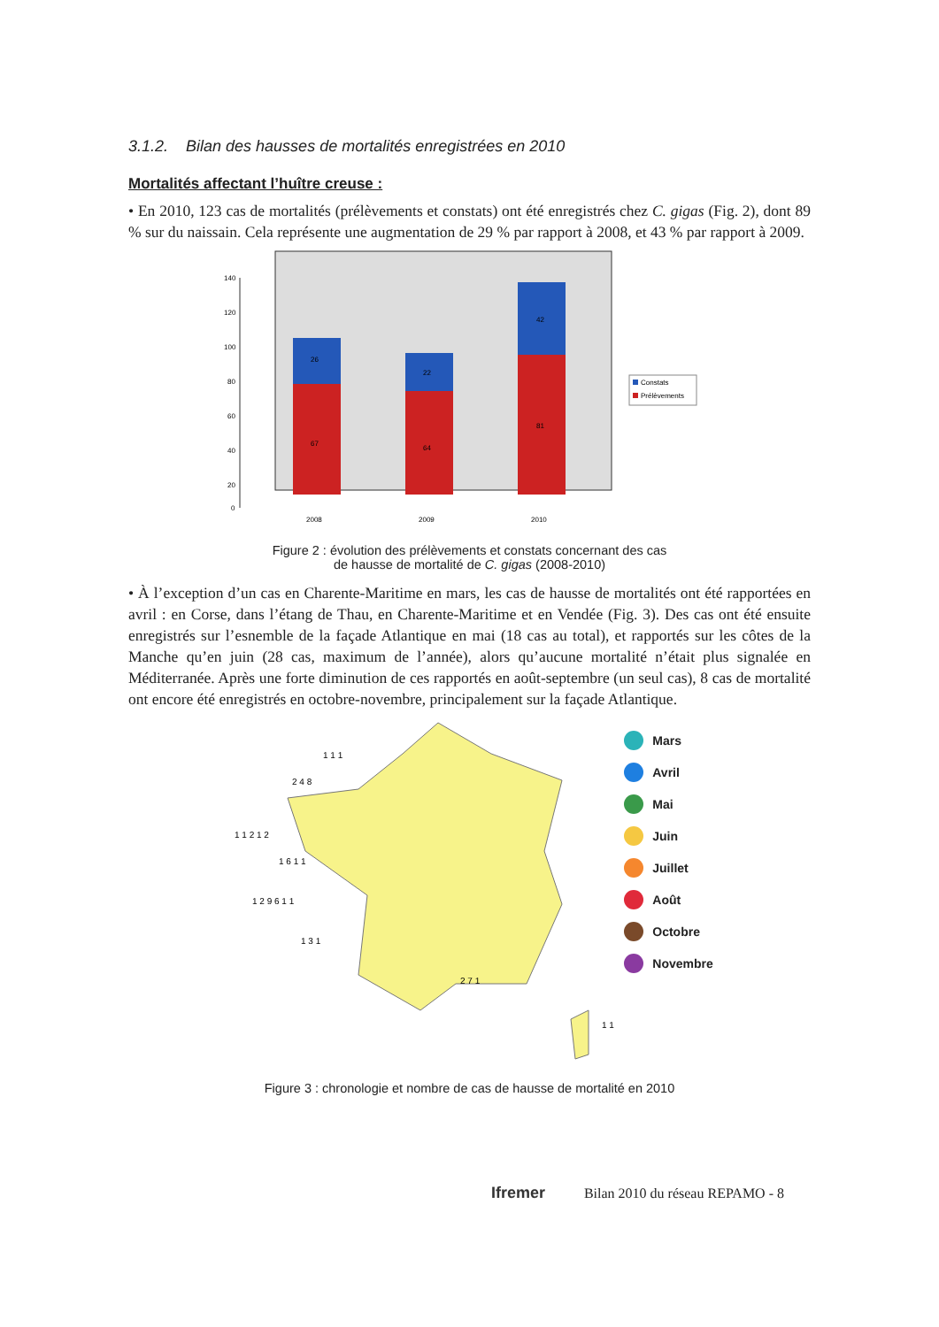3.1.2. Bilan des hausses de mortalités enregistrées en 2010
Mortalités affectant l’huître creuse :
• En 2010, 123 cas de mortalités (prélèvements et constats) ont été enregistrés chez C. gigas (Fig. 2), dont 89 % sur du naissain. Cela représente une augmentation de 29 % par rapport à 2008, et 43 % par rapport à 2009.
140
120
100
80
60
40
20
0
26
22
42
67
64
81
2008
2009
2010
Constats
Prélèvements
Figure 2 : évolution des prélèvements et constats concernant des cas
de hausse de mortalité de C. gigas (2008-2010)
• À l’exception d’un cas en Charente-Maritime en mars, les cas de hausse de mortalités ont été rapportées en avril : en Corse, dans l’étang de Thau, en Charente-Maritime et en Vendée (Fig. 3). Des cas ont été ensuite enregistrés sur l’esnemble de la façade Atlantique en mai (18 cas au total), et rapportés sur les côtes de la Manche qu’en juin (28 cas, maximum de l’année), alors qu’aucune mortalité n’était plus signalée en Méditerranée. Après une forte diminution de ces rapportés en août-septembre (un seul cas), 8 cas de mortalité ont encore été enregistrés en octobre-novembre, principalement sur la façade Atlantique.
1 1 1
2 4 8
1 1 2 1 2
1 6 1 1
1 2 9 6 1 1
1 3 1
2 7 1
1 1
Mars
Avril
Mai
Juin
Juillet
Août
Octobre
Novembre
Figure 3 : chronologie et nombre de cas de hausse de mortalité en 2010
Ifremer Bilan 2010 du réseau REPAMO - 8